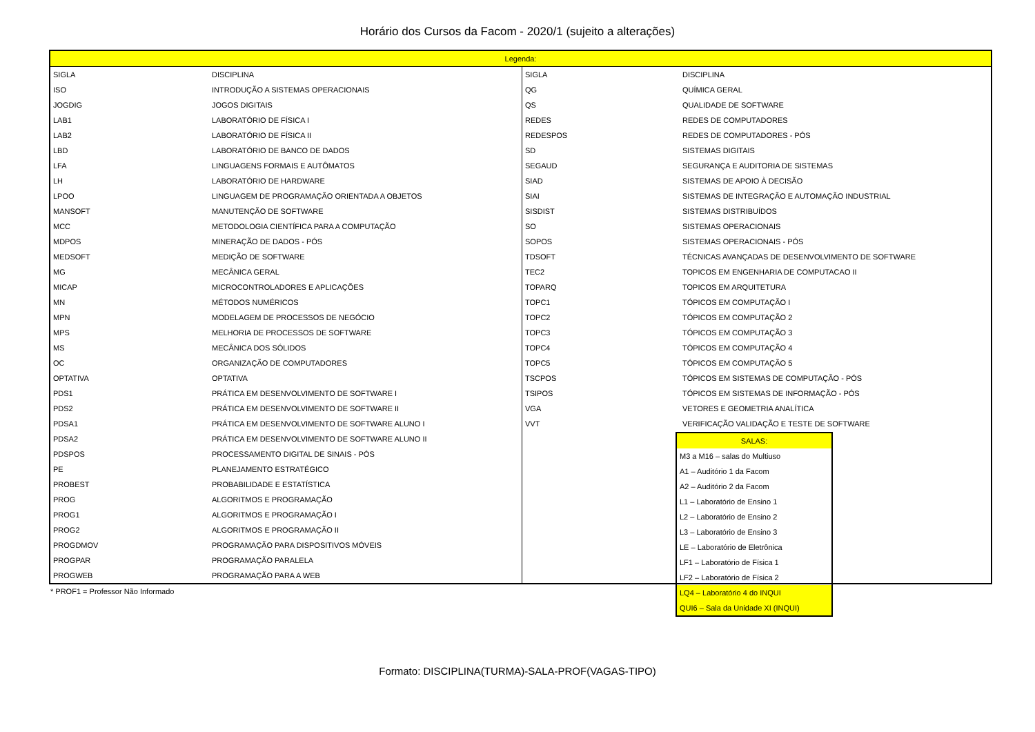Horário dos Cursos da Facom - 2020/1 (sujeito a alterações)
| Legenda: | | | |
| --- | --- | --- | --- |
| SIGLA | DISCIPLINA | SIGLA | DISCIPLINA |
| ISO | INTRODUÇÃO A SISTEMAS OPERACIONAIS | QG | QUÍMICA GERAL |
| JOGDIG | JOGOS DIGITAIS | QS | QUALIDADE DE SOFTWARE |
| LAB1 | LABORATÓRIO DE FÍSICA I | REDES | REDES DE COMPUTADORES |
| LAB2 | LABORATÓRIO DE FÍSICA II | REDESPOS | REDES DE COMPUTADORES - PÓS |
| LBD | LABORATÓRIO DE BANCO DE DADOS | SD | SISTEMAS DIGITAIS |
| LFA | LINGUAGENS FORMAIS E AUTÔMATOS | SEGAUD | SEGURANÇA E AUDITORIA DE SISTEMAS |
| LH | LABORATÓRIO DE HARDWARE | SIAD | SISTEMAS DE APOIO À DECISÃO |
| LPOO | LINGUAGEM DE PROGRAMAÇÃO ORIENTADA A OBJETOS | SIAI | SISTEMAS DE INTEGRAÇÃO E AUTOMAÇÃO INDUSTRIAL |
| MANSOFT | MANUTENÇÃO DE SOFTWARE | SISDIST | SISTEMAS DISTRIBUÍDOS |
| MCC | METODOLOGIA CIENTÍFICA PARA A COMPUTAÇÃO | SO | SISTEMAS OPERACIONAIS |
| MDPOS | MINERAÇÃO DE DADOS - PÓS | SOPOS | SISTEMAS OPERACIONAIS - PÓS |
| MEDSOFT | MEDIÇÃO DE SOFTWARE | TDSOFT | TÉCNICAS AVANÇADAS DE DESENVOLVIMENTO DE SOFTWARE |
| MG | MECÂNICA GERAL | TEC2 | TOPICOS EM ENGENHARIA DE COMPUTACAO II |
| MICAP | MICROCONTROLADORES E APLICAÇÕES | TOPARQ | TOPICOS EM ARQUITETURA |
| MN | MÉTODOS NUMÉRICOS | TOPC1 | TÓPICOS EM COMPUTAÇÃO I |
| MPN | MODELAGEM DE PROCESSOS DE NEGÓCIO | TOPC2 | TÓPICOS EM COMPUTAÇÃO 2 |
| MPS | MELHORIA DE PROCESSOS DE SOFTWARE | TOPC3 | TÓPICOS EM COMPUTAÇÃO 3 |
| MS | MECÂNICA DOS SÓLIDOS | TOPC4 | TÓPICOS EM COMPUTAÇÃO 4 |
| OC | ORGANIZAÇÃO DE COMPUTADORES | TOPC5 | TÓPICOS EM COMPUTAÇÃO 5 |
| OPTATIVA | OPTATIVA | TSCPOS | TÓPICOS EM SISTEMAS DE COMPUTAÇÃO - PÓS |
| PDS1 | PRÁTICA EM DESENVOLVIMENTO DE SOFTWARE I | TSIPOS | TÓPICOS EM SISTEMAS DE INFORMAÇÃO - PÓS |
| PDS2 | PRÁTICA EM DESENVOLVIMENTO DE SOFTWARE II | VGA | VETORES E GEOMETRIA ANALÍTICA |
| PDSA1 | PRÁTICA EM DESENVOLVIMENTO DE SOFTWARE ALUNO I | VVT | VERIFICAÇÃO VALIDAÇÃO E TESTE DE SOFTWARE |
| PDSA2 | PRÁTICA EM DESENVOLVIMENTO DE SOFTWARE ALUNO II | | |
| PDSPOS | PROCESSAMENTO DIGITAL DE SINAIS - PÓS | | |
| PE | PLANEJAMENTO ESTRATÉGICO | | |
| PROBEST | PROBABILIDADE E ESTATÍSTICA | | |
| PROG | ALGORITMOS E PROGRAMAÇÃO | | |
| PROG1 | ALGORITMOS E PROGRAMAÇÃO I | | |
| PROG2 | ALGORITMOS E PROGRAMAÇÃO II | | |
| PROGDMOV | PROGRAMAÇÃO PARA DISPOSITIVOS MÓVEIS | | |
| PROGPAR | PROGRAMAÇÃO PARALELA | | |
| PROGWEB | PROGRAMAÇÃO PARA A WEB | | |
* PROF1 = Professor Não Informado
| SALAS: |
| --- |
| M3 a M16 – salas do Multiuso |
| A1 – Auditório 1 da Facom |
| A2 – Auditório 2 da Facom |
| L1 – Laboratório de Ensino 1 |
| L2 – Laboratório de Ensino 2 |
| L3 – Laboratório de Ensino 3 |
| LE – Laboratório de Eletrônica |
| LF1 – Laboratório de Física 1 |
| LF2 – Laboratório de Física 2 |
| LQ4 – Laboratório 4 do INQUI |
| QUI6 – Sala da Unidade XI (INQUI) |
Formato: DISCIPLINA(TURMA)-SALA-PROF(VAGAS-TIPO)